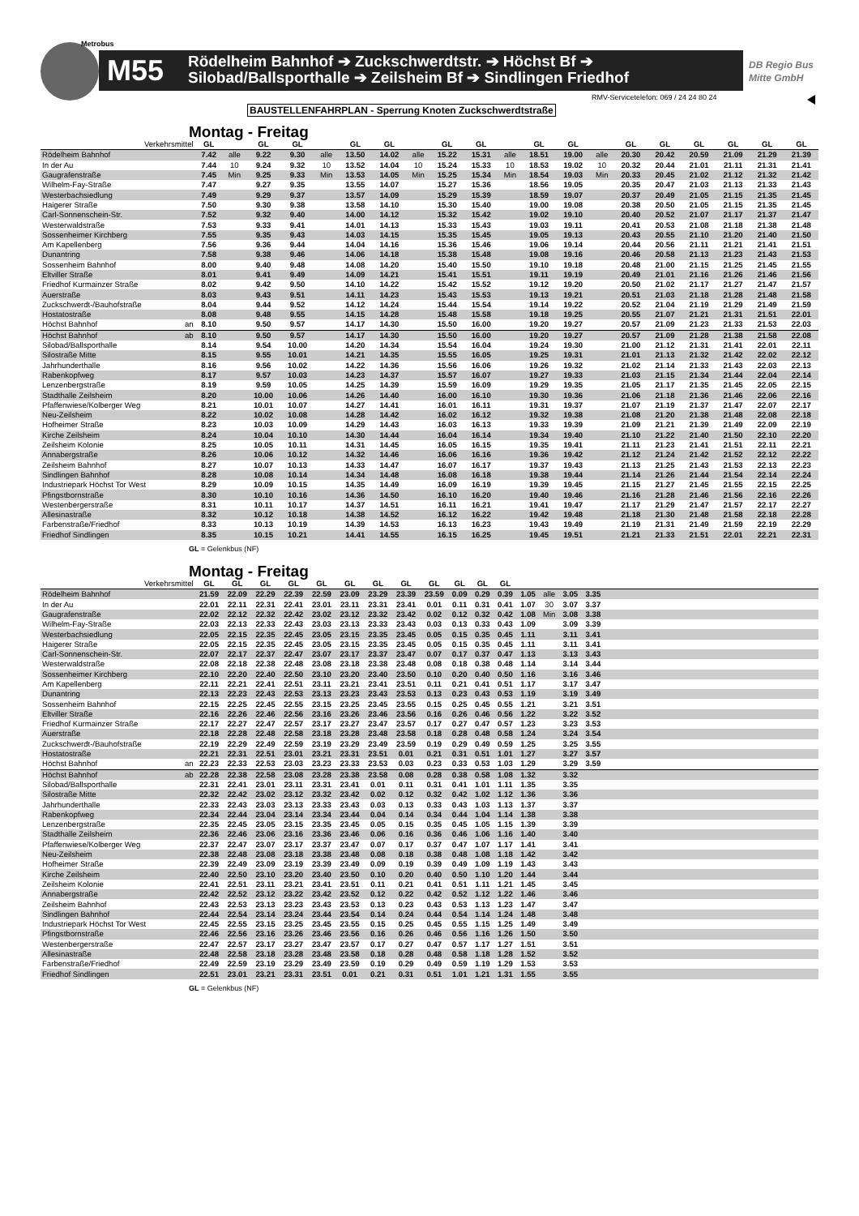Metrobus
M55
Rödelheim Bahnhof ➔ Zuckschwerdtstr. ➔ Höchst Bf ➔
Silobad/Ballsporthalle ➔ Zeilsheim Bf ➔ Sindlingen Friedhof
DB Regio Bus
Mitte GmbH
RMV-Servicetelefon: 069 / 24 24 80 24
BAUSTELLENFAHRPLAN - Sperrung Knoten Zuckschwerdtstraße
Montag - Freitag
| Verkehrsmittel | | GL | | GL | GL | | GL | GL | | GL | GL | | GL | GL | | GL | GL | GL | GL | GL | GL |
| --- | --- | --- | --- | --- | --- | --- | --- | --- | --- | --- | --- | --- | --- | --- | --- | --- | --- | --- | --- | --- | --- |
| Rödelheim Bahnhof | | 7.42 | alle | 9.22 | 9.30 | alle | 13.50 | 14.02 | alle | 15.22 | 15.31 | alle | 18.51 | 19.00 | alle | 20.30 | 20.42 | 20.59 | 21.09 | 21.29 | 21.39 |
| In der Au | | 7.44 | 10 | 9.24 | 9.32 | 10 | 13.52 | 14.04 | 10 | 15.24 | 15.33 | 10 | 18.53 | 19.02 | 10 | 20.32 | 20.44 | 21.01 | 21.11 | 21.31 | 21.41 |
| Gaugrafenstraße | | 7.45 | Min | 9.25 | 9.33 | Min | 13.53 | 14.05 | Min | 15.25 | 15.34 | Min | 18.54 | 19.03 | Min | 20.33 | 20.45 | 21.02 | 21.12 | 21.32 | 21.42 |
| Wilhelm-Fay-Straße | | 7.47 | | 9.27 | 9.35 | | 13.55 | 14.07 | | 15.27 | 15.36 | | 18.56 | 19.05 | | 20.35 | 20.47 | 21.03 | 21.13 | 21.33 | 21.43 |
| Westerbachsiedlung | | 7.49 | | 9.29 | 9.37 | | 13.57 | 14.09 | | 15.29 | 15.39 | | 18.59 | 19.07 | | 20.37 | 20.49 | 21.05 | 21.15 | 21.35 | 21.45 |
| Haigerer Straße | | 7.50 | | 9.30 | 9.38 | | 13.58 | 14.10 | | 15.30 | 15.40 | | 19.00 | 19.08 | | 20.38 | 20.50 | 21.05 | 21.15 | 21.35 | 21.45 |
| Carl-Sonnenschein-Str. | | 7.52 | | 9.32 | 9.40 | | 14.00 | 14.12 | | 15.32 | 15.42 | | 19.02 | 19.10 | | 20.40 | 20.52 | 21.07 | 21.17 | 21.37 | 21.47 |
| Westerwaldstraße | | 7.53 | | 9.33 | 9.41 | | 14.01 | 14.13 | | 15.33 | 15.43 | | 19.03 | 19.11 | | 20.41 | 20.53 | 21.08 | 21.18 | 21.38 | 21.48 |
| Sossenheimer Kirchberg | | 7.55 | | 9.35 | 9.43 | | 14.03 | 14.15 | | 15.35 | 15.45 | | 19.05 | 19.13 | | 20.43 | 20.55 | 21.10 | 21.20 | 21.40 | 21.50 |
| Am Kapellenberg | | 7.56 | | 9.36 | 9.44 | | 14.04 | 14.16 | | 15.36 | 15.46 | | 19.06 | 19.14 | | 20.44 | 20.56 | 21.11 | 21.21 | 21.41 | 21.51 |
| Dunantring | | 7.58 | | 9.38 | 9.46 | | 14.06 | 14.18 | | 15.38 | 15.48 | | 19.08 | 19.16 | | 20.46 | 20.58 | 21.13 | 21.23 | 21.43 | 21.53 |
| Sossenheim Bahnhof | | 8.00 | | 9.40 | 9.48 | | 14.08 | 14.20 | | 15.40 | 15.50 | | 19.10 | 19.18 | | 20.48 | 21.00 | 21.15 | 21.25 | 21.45 | 21.55 |
| Eltviller Straße | | 8.01 | | 9.41 | 9.49 | | 14.09 | 14.21 | | 15.41 | 15.51 | | 19.11 | 19.19 | | 20.49 | 21.01 | 21.16 | 21.26 | 21.46 | 21.56 |
| Friedhof Kurmainzer Straße | | 8.02 | | 9.42 | 9.50 | | 14.10 | 14.22 | | 15.42 | 15.52 | | 19.12 | 19.20 | | 20.50 | 21.02 | 21.17 | 21.27 | 21.47 | 21.57 |
| Auerstraße | | 8.03 | | 9.43 | 9.51 | | 14.11 | 14.23 | | 15.43 | 15.53 | | 19.13 | 19.21 | | 20.51 | 21.03 | 21.18 | 21.28 | 21.48 | 21.58 |
| Zuckschwerdt-/Bauhofstraße | | 8.04 | | 9.44 | 9.52 | | 14.12 | 14.24 | | 15.44 | 15.54 | | 19.14 | 19.22 | | 20.52 | 21.04 | 21.19 | 21.29 | 21.49 | 21.59 |
| Hostatostraße | | 8.08 | | 9.48 | 9.55 | | 14.15 | 14.28 | | 15.48 | 15.58 | | 19.18 | 19.25 | | 20.55 | 21.07 | 21.21 | 21.31 | 21.51 | 22.01 |
| Höchst Bahnhof | an | 8.10 | | 9.50 | 9.57 | | 14.17 | 14.30 | | 15.50 | 16.00 | | 19.20 | 19.27 | | 20.57 | 21.09 | 21.23 | 21.33 | 21.53 | 22.03 |
| Höchst Bahnhof | ab | 8.10 | | 9.50 | 9.57 | | 14.17 | 14.30 | | 15.50 | 16.00 | | 19.20 | 19.27 | | 20.57 | 21.09 | 21.28 | 21.38 | 21.58 | 22.08 |
| Silobad/Ballsporthalle | | 8.14 | | 9.54 | 10.00 | | 14.20 | 14.34 | | 15.54 | 16.04 | | 19.24 | 19.30 | | 21.00 | 21.12 | 21.31 | 21.41 | 22.01 | 22.11 |
| Silostraße Mitte | | 8.15 | | 9.55 | 10.01 | | 14.21 | 14.35 | | 15.55 | 16.05 | | 19.25 | 19.31 | | 21.01 | 21.13 | 21.32 | 21.42 | 22.02 | 22.12 |
| Jahrhunderthalle | | 8.16 | | 9.56 | 10.02 | | 14.22 | 14.36 | | 15.56 | 16.06 | | 19.26 | 19.32 | | 21.02 | 21.14 | 21.33 | 21.43 | 22.03 | 22.13 |
| Rabenkopfweg | | 8.17 | | 9.57 | 10.03 | | 14.23 | 14.37 | | 15.57 | 16.07 | | 19.27 | 19.33 | | 21.03 | 21.15 | 21.34 | 21.44 | 22.04 | 22.14 |
| Lenzenbergstraße | | 8.19 | | 9.59 | 10.05 | | 14.25 | 14.39 | | 15.59 | 16.09 | | 19.29 | 19.35 | | 21.05 | 21.17 | 21.35 | 21.45 | 22.05 | 22.15 |
| Stadthalle Zeilsheim | | 8.20 | | 10.00 | 10.06 | | 14.26 | 14.40 | | 16.00 | 16.10 | | 19.30 | 19.36 | | 21.06 | 21.18 | 21.36 | 21.46 | 22.06 | 22.16 |
| Pfaffenwiese/Kolberger Weg | | 8.21 | | 10.01 | 10.07 | | 14.27 | 14.41 | | 16.01 | 16.11 | | 19.31 | 19.37 | | 21.07 | 21.19 | 21.37 | 21.47 | 22.07 | 22.17 |
| Neu-Zeilsheim | | 8.22 | | 10.02 | 10.08 | | 14.28 | 14.42 | | 16.02 | 16.12 | | 19.32 | 19.38 | | 21.08 | 21.20 | 21.38 | 21.48 | 22.08 | 22.18 |
| Hofheimer Straße | | 8.23 | | 10.03 | 10.09 | | 14.29 | 14.43 | | 16.03 | 16.13 | | 19.33 | 19.39 | | 21.09 | 21.21 | 21.39 | 21.49 | 22.09 | 22.19 |
| Kirche Zeilsheim | | 8.24 | | 10.04 | 10.10 | | 14.30 | 14.44 | | 16.04 | 16.14 | | 19.34 | 19.40 | | 21.10 | 21.22 | 21.40 | 21.50 | 22.10 | 22.20 |
| Zeilsheim Kolonie | | 8.25 | | 10.05 | 10.11 | | 14.31 | 14.45 | | 16.05 | 16.15 | | 19.35 | 19.41 | | 21.11 | 21.23 | 21.41 | 21.51 | 22.11 | 22.21 |
| Annabergstraße | | 8.26 | | 10.06 | 10.12 | | 14.32 | 14.46 | | 16.06 | 16.16 | | 19.36 | 19.42 | | 21.12 | 21.24 | 21.42 | 21.52 | 22.12 | 22.22 |
| Zeilsheim Bahnhof | | 8.27 | | 10.07 | 10.13 | | 14.33 | 14.47 | | 16.07 | 16.17 | | 19.37 | 19.43 | | 21.13 | 21.25 | 21.43 | 21.53 | 22.13 | 22.23 |
| Sindlingen Bahnhof | | 8.28 | | 10.08 | 10.14 | | 14.34 | 14.48 | | 16.08 | 16.18 | | 19.38 | 19.44 | | 21.14 | 21.26 | 21.44 | 21.54 | 22.14 | 22.24 |
| Industriepark Höchst Tor West | | 8.29 | | 10.09 | 10.15 | | 14.35 | 14.49 | | 16.09 | 16.19 | | 19.39 | 19.45 | | 21.15 | 21.27 | 21.45 | 21.55 | 22.15 | 22.25 |
| Pfingstbornstraße | | 8.30 | | 10.10 | 10.16 | | 14.36 | 14.50 | | 16.10 | 16.20 | | 19.40 | 19.46 | | 21.16 | 21.28 | 21.46 | 21.56 | 22.16 | 22.26 |
| Westenbergerstraße | | 8.31 | | 10.11 | 10.17 | | 14.37 | 14.51 | | 16.11 | 16.21 | | 19.41 | 19.47 | | 21.17 | 21.29 | 21.47 | 21.57 | 22.17 | 22.27 |
| Allesinastraße | | 8.32 | | 10.12 | 10.18 | | 14.38 | 14.52 | | 16.12 | 16.22 | | 19.42 | 19.48 | | 21.18 | 21.30 | 21.48 | 21.58 | 22.18 | 22.28 |
| Farbenstraße/Friedhof | | 8.33 | | 10.13 | 10.19 | | 14.39 | 14.53 | | 16.13 | 16.23 | | 19.43 | 19.49 | | 21.19 | 21.31 | 21.49 | 21.59 | 22.19 | 22.29 |
| Friedhof Sindlingen | | 8.35 | | 10.15 | 10.21 | | 14.41 | 14.55 | | 16.15 | 16.25 | | 19.45 | 19.51 | | 21.21 | 21.33 | 21.51 | 22.01 | 22.21 | 22.31 |
GL = Gelenkbus (NF)
Montag - Freitag
| Verkehrsmittel | | GL | GL | GL | GL | GL | GL | GL | GL | GL | GL | GL | GL | | | | | |
| --- | --- | --- | --- | --- | --- | --- | --- | --- | --- | --- | --- | --- | --- | --- | --- | --- | --- | --- |
| Rödelheim Bahnhof | | 21.59 | 22.09 | 22.29 | 22.39 | 22.59 | 23.09 | 23.29 | 23.39 | 23.59 | 0.09 | 0.29 | 0.39 | 1.05 | alle | 3.05 | 3.35 | |
| In der Au | | 22.01 | 22.11 | 22.31 | 22.41 | 23.01 | 23.11 | 23.31 | 23.41 | 0.01 | 0.11 | 0.31 | 0.41 | 1.07 | 30 | 3.07 | 3.37 | |
| Gaugrafenstraße | | 22.02 | 22.12 | 22.32 | 22.42 | 23.02 | 23.12 | 23.32 | 23.42 | 0.02 | 0.12 | 0.32 | 0.42 | 1.08 | Min | 3.08 | 3.38 | |
| Wilhelm-Fay-Straße | | 22.03 | 22.13 | 22.33 | 22.43 | 23.03 | 23.13 | 23.33 | 23.43 | 0.03 | 0.13 | 0.33 | 0.43 | 1.09 | | 3.09 | 3.39 | |
| Westerbachsiedlung | | 22.05 | 22.15 | 22.35 | 22.45 | 23.05 | 23.15 | 23.35 | 23.45 | 0.05 | 0.15 | 0.35 | 0.45 | 1.11 | | 3.11 | 3.41 | |
| Haigerer Straße | | 22.05 | 22.15 | 22.35 | 22.45 | 23.05 | 23.15 | 23.35 | 23.45 | 0.05 | 0.15 | 0.35 | 0.45 | 1.11 | | 3.11 | 3.41 | |
| Carl-Sonnenschein-Str. | | 22.07 | 22.17 | 22.37 | 22.47 | 23.07 | 23.17 | 23.37 | 23.47 | 0.07 | 0.17 | 0.37 | 0.47 | 1.13 | | 3.13 | 3.43 | |
| Westerwaldstraße | | 22.08 | 22.18 | 22.38 | 22.48 | 23.08 | 23.18 | 23.38 | 23.48 | 0.08 | 0.18 | 0.38 | 0.48 | 1.14 | | 3.14 | 3.44 | |
| Sossenheimer Kirchberg | | 22.10 | 22.20 | 22.40 | 22.50 | 23.10 | 23.20 | 23.40 | 23.50 | 0.10 | 0.20 | 0.40 | 0.50 | 1.16 | | 3.16 | 3.46 | |
| Am Kapellenberg | | 22.11 | 22.21 | 22.41 | 22.51 | 23.11 | 23.21 | 23.41 | 23.51 | 0.11 | 0.21 | 0.41 | 0.51 | 1.17 | | 3.17 | 3.47 | |
| Dunantring | | 22.13 | 22.23 | 22.43 | 22.53 | 23.13 | 23.23 | 23.43 | 23.53 | 0.13 | 0.23 | 0.43 | 0.53 | 1.19 | | 3.19 | 3.49 | |
| Sossenheim Bahnhof | | 22.15 | 22.25 | 22.45 | 22.55 | 23.15 | 23.25 | 23.45 | 23.55 | 0.15 | 0.25 | 0.45 | 0.55 | 1.21 | | 3.21 | 3.51 | |
| Eltviller Straße | | 22.16 | 22.26 | 22.46 | 22.56 | 23.16 | 23.26 | 23.46 | 23.56 | 0.16 | 0.26 | 0.46 | 0.56 | 1.22 | | 3.22 | 3.52 | |
| Friedhof Kurmainzer Straße | | 22.17 | 22.27 | 22.47 | 22.57 | 23.17 | 23.27 | 23.47 | 23.57 | 0.17 | 0.27 | 0.47 | 0.57 | 1.23 | | 3.23 | 3.53 | |
| Auerstraße | | 22.18 | 22.28 | 22.48 | 22.58 | 23.18 | 23.28 | 23.48 | 23.58 | 0.18 | 0.28 | 0.48 | 0.58 | 1.24 | | 3.24 | 3.54 | |
| Zuckschwerdt-/Bauhofstraße | | 22.19 | 22.29 | 22.49 | 22.59 | 23.19 | 23.29 | 23.49 | 23.59 | 0.19 | 0.29 | 0.49 | 0.59 | 1.25 | | 3.25 | 3.55 | |
| Hostatostraße | | 22.21 | 22.31 | 22.51 | 23.01 | 23.21 | 23.31 | 23.51 | 0.01 | 0.21 | 0.31 | 0.51 | 1.01 | 1.27 | | 3.27 | 3.57 | |
| Höchst Bahnhof | an | 22.23 | 22.33 | 22.53 | 23.03 | 23.23 | 23.33 | 23.53 | 0.03 | 0.23 | 0.33 | 0.53 | 1.03 | 1.29 | | 3.29 | 3.59 | |
| Höchst Bahnhof | ab | 22.28 | 22.38 | 22.58 | 23.08 | 23.28 | 23.38 | 23.58 | 0.08 | 0.28 | 0.38 | 0.58 | 1.08 | 1.32 | | 3.32 | | |
| Silobad/Ballsporthalle | | 22.31 | 22.41 | 23.01 | 23.11 | 23.31 | 23.41 | 0.01 | 0.11 | 0.31 | 0.41 | 1.01 | 1.11 | 1.35 | | 3.35 | | |
| Silostraße Mitte | | 22.32 | 22.42 | 23.02 | 23.12 | 23.32 | 23.42 | 0.02 | 0.12 | 0.32 | 0.42 | 1.02 | 1.12 | 1.36 | | 3.36 | | |
| Jahrhunderthalle | | 22.33 | 22.43 | 23.03 | 23.13 | 23.33 | 23.43 | 0.03 | 0.13 | 0.33 | 0.43 | 1.03 | 1.13 | 1.37 | | 3.37 | | |
| Rabenkopfweg | | 22.34 | 22.44 | 23.04 | 23.14 | 23.34 | 23.44 | 0.04 | 0.14 | 0.34 | 0.44 | 1.04 | 1.14 | 1.38 | | 3.38 | | |
| Lenzenbergstraße | | 22.35 | 22.45 | 23.05 | 23.15 | 23.35 | 23.45 | 0.05 | 0.15 | 0.35 | 0.45 | 1.05 | 1.15 | 1.39 | | 3.39 | | |
| Stadthalle Zeilsheim | | 22.36 | 22.46 | 23.06 | 23.16 | 23.36 | 23.46 | 0.06 | 0.16 | 0.36 | 0.46 | 1.06 | 1.16 | 1.40 | | 3.40 | | |
| Pfaffenwiese/Kolberger Weg | | 22.37 | 22.47 | 23.07 | 23.17 | 23.37 | 23.47 | 0.07 | 0.17 | 0.37 | 0.47 | 1.07 | 1.17 | 1.41 | | 3.41 | | |
| Neu-Zeilsheim | | 22.38 | 22.48 | 23.08 | 23.18 | 23.38 | 23.48 | 0.08 | 0.18 | 0.38 | 0.48 | 1.08 | 1.18 | 1.42 | | 3.42 | | |
| Hofheimer Straße | | 22.39 | 22.49 | 23.09 | 23.19 | 23.39 | 23.49 | 0.09 | 0.19 | 0.39 | 0.49 | 1.09 | 1.19 | 1.43 | | 3.43 | | |
| Kirche Zeilsheim | | 22.40 | 22.50 | 23.10 | 23.20 | 23.40 | 23.50 | 0.10 | 0.20 | 0.40 | 0.50 | 1.10 | 1.20 | 1.44 | | 3.44 | | |
| Zeilsheim Kolonie | | 22.41 | 22.51 | 23.11 | 23.21 | 23.41 | 23.51 | 0.11 | 0.21 | 0.41 | 0.51 | 1.11 | 1.21 | 1.45 | | 3.45 | | |
| Annabergstraße | | 22.42 | 22.52 | 23.12 | 23.22 | 23.42 | 23.52 | 0.12 | 0.22 | 0.42 | 0.52 | 1.12 | 1.22 | 1.46 | | 3.46 | | |
| Zeilsheim Bahnhof | | 22.43 | 22.53 | 23.13 | 23.23 | 23.43 | 23.53 | 0.13 | 0.23 | 0.43 | 0.53 | 1.13 | 1.23 | 1.47 | | 3.47 | | |
| Sindlingen Bahnhof | | 22.44 | 22.54 | 23.14 | 23.24 | 23.44 | 23.54 | 0.14 | 0.24 | 0.44 | 0.54 | 1.14 | 1.24 | 1.48 | | 3.48 | | |
| Industriepark Höchst Tor West | | 22.45 | 22.55 | 23.15 | 23.25 | 23.45 | 23.55 | 0.15 | 0.25 | 0.45 | 0.55 | 1.15 | 1.25 | 1.49 | | 3.49 | | |
| Pfingstbornstraße | | 22.46 | 22.56 | 23.16 | 23.26 | 23.46 | 23.56 | 0.16 | 0.26 | 0.46 | 0.56 | 1.16 | 1.26 | 1.50 | | 3.50 | | |
| Westenbergerstraße | | 22.47 | 22.57 | 23.17 | 23.27 | 23.47 | 23.57 | 0.17 | 0.27 | 0.47 | 0.57 | 1.17 | 1.27 | 1.51 | | 3.51 | | |
| Allesinastraße | | 22.48 | 22.58 | 23.18 | 23.28 | 23.48 | 23.58 | 0.18 | 0.28 | 0.48 | 0.58 | 1.18 | 1.28 | 1.52 | | 3.52 | | |
| Farbenstraße/Friedhof | | 22.49 | 22.59 | 23.19 | 23.29 | 23.49 | 23.59 | 0.19 | 0.29 | 0.49 | 0.59 | 1.19 | 1.29 | 1.53 | | 3.53 | | |
| Friedhof Sindlingen | | 22.51 | 23.01 | 23.21 | 23.31 | 23.51 | 0.01 | 0.21 | 0.31 | 0.51 | 1.01 | 1.21 | 1.31 | 1.55 | | 3.55 | | |
GL = Gelenkbus (NF)